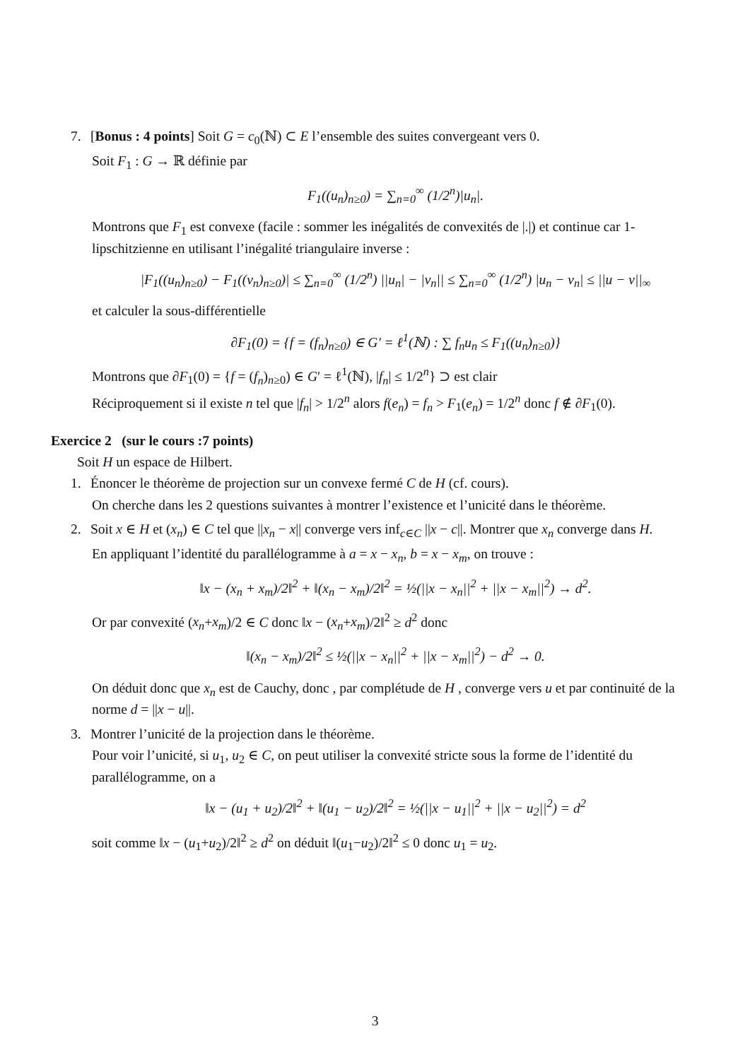7. [Bonus : 4 points] Soit G = c<sub>0</sub>(ℕ) ⊂ E l’ensemble des suites convergeant vers 0.
Soit F<sub>1</sub> : G → ℝ définie par
F<sub>1</sub>((u<sub>n</sub>)<sub>n≥0</sub>) = ∑<sub>n=0</sub><sup>∞</sup> (1/2<sup>n</sup>)|u<sub>n</sub>|.
Montrons que F<sub>1</sub> est convexe (facile : sommer les inégalités de convexités de |.|) et continue car 1-lipschitzienne en utilisant l’inégalité triangulaire inverse :
|F<sub>1</sub>((u<sub>n</sub>)<sub>n≥0</sub>) − F<sub>1</sub>((v<sub>n</sub>)<sub>n≥0</sub>)| ≤ ∑<sub>n=0</sub><sup>∞</sup> (1/2<sup>n</sup>) ||u<sub>n</sub>| − |v<sub>n</sub>|| ≤ ∑<sub>n=0</sub><sup>∞</sup> (1/2<sup>n</sup>) |u<sub>n</sub> − v<sub>n</sub>| ≤ ||u − v||<sub>∞</sub>
et calculer la sous-différentielle
∂F<sub>1</sub>(0) = {f = (f<sub>n</sub>)<sub>n≥0</sub>) ∈ G′ = ℓ<sup>1</sup>(ℕ) : ∑ f<sub>n</sub>u<sub>n</sub> ≤ F<sub>1</sub>((u<sub>n</sub>)<sub>n≥0</sub>)}
Montrons que ∂F<sub>1</sub>(0) = {f = (f<sub>n</sub>)<sub>n≥0</sub>) ∈ G′ = ℓ<sup>1</sup>(ℕ), |f<sub>n</sub>| ≤ 1/2<sup>n</sup>} ⊃ est clair
Réciproquement si il existe n tel que |f<sub>n</sub>| > 1/2<sup>n</sup> alors f(e<sub>n</sub>) = f<sub>n</sub> > F<sub>1</sub>(e<sub>n</sub>) = 1/2<sup>n</sup> donc f ∉ ∂F<sub>1</sub>(0).
Exercice 2 (sur le cours :7 points)
Soit H un espace de Hilbert.
1. Énoncer le théorème de projection sur un convexe fermé C de H (cf. cours).
On cherche dans les 2 questions suivantes à montrer l’existence et l’unicité dans le théorème.
2. Soit x ∈ H et (x<sub>n</sub>) ∈ C tel que ||x<sub>n</sub> − x|| converge vers inf<sub>c∈C</sub> ||x − c||. Montrer que x<sub>n</sub> converge dans H.
En appliquant l’identité du parallélogramme à a = x − x<sub>n</sub>, b = x − x<sub>m</sub>, on trouve :
‖x − (x<sub>n</sub> + x<sub>m</sub>)/2‖<sup>2</sup> + ‖(x<sub>n</sub> − x<sub>m</sub>)/2‖<sup>2</sup> = ½(||x − x<sub>n</sub>||<sup>2</sup> + ||x − x<sub>m</sub>||<sup>2</sup>) → d<sup>2</sup>.
Or par convexité (x<sub>n</sub>+x<sub>m</sub>)/2 ∈ C donc ‖x − (x<sub>n</sub>+x<sub>m</sub>)/2‖<sup>2</sup> ≥ d<sup>2</sup> donc
‖(x<sub>n</sub> − x<sub>m</sub>)/2‖<sup>2</sup> ≤ ½(||x − x<sub>n</sub>||<sup>2</sup> + ||x − x<sub>m</sub>||<sup>2</sup>) − d<sup>2</sup> → 0.
On déduit donc que x<sub>n</sub> est de Cauchy, donc , par complétude de H , converge vers u et par continuité de la norme d = ||x − u||.
3. Montrer l’unicité de la projection dans le théorème.
Pour voir l’unicité, si u<sub>1</sub>, u<sub>2</sub> ∈ C, on peut utiliser la convexité stricte sous la forme de l’identité du parallélogramme, on a
‖x − (u<sub>1</sub> + u<sub>2</sub>)/2‖<sup>2</sup> + ‖(u<sub>1</sub> − u<sub>2</sub>)/2‖<sup>2</sup> = ½(||x − u<sub>1</sub>||<sup>2</sup> + ||x − u<sub>2</sub>||<sup>2</sup>) = d<sup>2</sup>
soit comme ‖x − (u<sub>1</sub>+u<sub>2</sub>)/2‖<sup>2</sup> ≥ d<sup>2</sup> on déduit ‖(u<sub>1</sub>−u<sub>2</sub>)/2‖<sup>2</sup> ≤ 0 donc u<sub>1</sub> = u<sub>2</sub>.
3